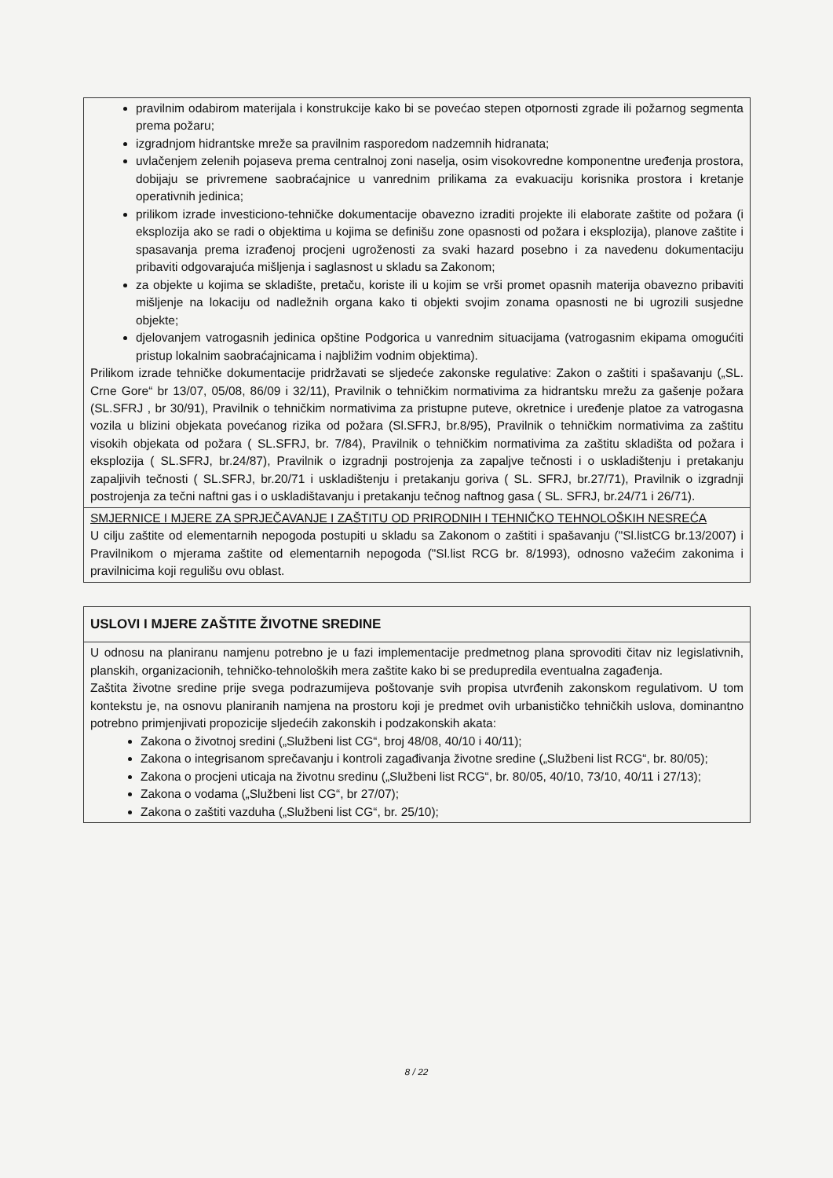| pravilnim odabirom materijala i konstrukcije kako bi se povećao stepen otpornosti zgrade ili požarnog segmenta prema požaru; izgradnjom hidrantske mreže sa pravilnim rasporedom nadzemnih hidranata; uvlačenjem zelenih pojaseva prema centralnoj zoni naselja, osim visokovredne komponentne uređenja prostora, dobijaju se privremene saobraćajnice u vanrednim prilikama za evakuaciju korisnika prostora i kretanje operativnih jedinica; prilikom izrade investiciono-tehničke dokumentacije obavezno izraditi projekte ili elaborate zaštite od požara (i eksplozija ako se radi o objektima u kojima se definišu zone opasnosti od požara i eksplozija), planove zaštite i spasavanja prema izrađenoj procjeni ugroženosti za svaki hazard posebno i za navedenu dokumentaciju pribaviti odgovarajuća mišljenja i saglasnost u skladu sa Zakonom; za objekte u kojima se skladište, pretaču, koriste ili u kojim se vrši promet opasnih materija obavezno pribaviti mišljenje na lokaciju od nadležnih organa kako ti objekti svojim zonama opasnosti ne bi ugrozili susjedne objekte; djelovanjem vatrogasnih jedinica opštine Podgorica u vanrednim situacijama (vatrogasnim ekipama omogućiti pristup lokalnim saobraćajnicama i najbližim vodnim objektima). Prilikom izrade tehničke dokumentacije pridržavati se sljedeće zakonske regulative: Zakon o zaštiti i spašavanju („SL. Crne Gore“ br 13/07, 05/08, 86/09 i 32/11), Pravilnik o tehničkim normativima za hidrantsku mrežu za gašenje požara (SL.SFRJ , br 30/91), Pravilnik o tehničkim normativima za pristupne puteve, okretnice i uređenje platoe za vatrogasna vozila u blizini objekata povećanog rizika od požara (Sl.SFRJ, br.8/95), Pravilnik o tehničkim normativima za zaštitu visokih objekata od požara ( SL.SFRJ, br. 7/84), Pravilnik o tehničkim normativima za zaštitu skladišta od požara i eksplozija ( SL.SFRJ, br.24/87), Pravilnik o izgradnji postrojenja za zapaljve tečnosti i o uskladištenju i pretakanju zapaljivih tečnosti ( SL.SFRJ, br.20/71 i uskladištenju i pretakanju goriva ( SL. SFRJ, br.27/71), Pravilnik o izgradnji postrojenja za tečni naftni gas i o uskladištavanju i pretakanju tečnog naftnog gasa ( SL. SFRJ, br.24/71 i 26/71). |
| SMJERNICE I MJERE ZA SPRJEČAVANJE I ZAŠTITU OD PRIRODNIH I TEHNIČKO TEHNOLOŠKIH NESREĆA U cilju zaštite od elementarnih nepogoda postupiti u skladu sa Zakonom o zaštiti i spašavanju ("Sl.listCG br.13/2007) i Pravilnikom o mjerama zaštite od elementarnih nepogoda ("Sl.list RCG br. 8/1993), odnosno važećim zakonima i pravilnicima koji regulišu ovu oblast. |
| USLOVI I MJERE ZAŠTITE ŽIVOTNE SREDINE |
| U odnosu na planiranu namjenu potrebno je u fazi implementacije predmetnog plana sprovoditi čitav niz legislativnih, planskih, organizacionih, tehničko-tehnoloških mera zaštite kako bi se predupredila eventualna zagađenja. Zaštita životne sredine prije svega podrazumijeva poštovanje svih propisa utvrđenih zakonskom regulativom. U tom kontekstu je, na osnovu planiranih namjena na prostoru koji je predmet ovih urbanističko tehničkih uslova, dominantno potrebno primjenjivati propozicije sljedećih zakonskih i podzakonskih akata: Zakona o životnoj sredini („Službeni list CG“, broj 48/08, 40/10 i 40/11); Zakona o integrisanom sprečavanju i kontroli zagađivanja životne sredine („Službeni list RCG“, br. 80/05); Zakona o procjeni uticaja na životnu sredinu („Službeni list RCG“, br. 80/05, 40/10, 73/10, 40/11 i 27/13); Zakona o vodama („Službeni list CG“, br 27/07); Zakona o zaštiti vazduha („Službeni list CG“, br. 25/10); |
8 / 22